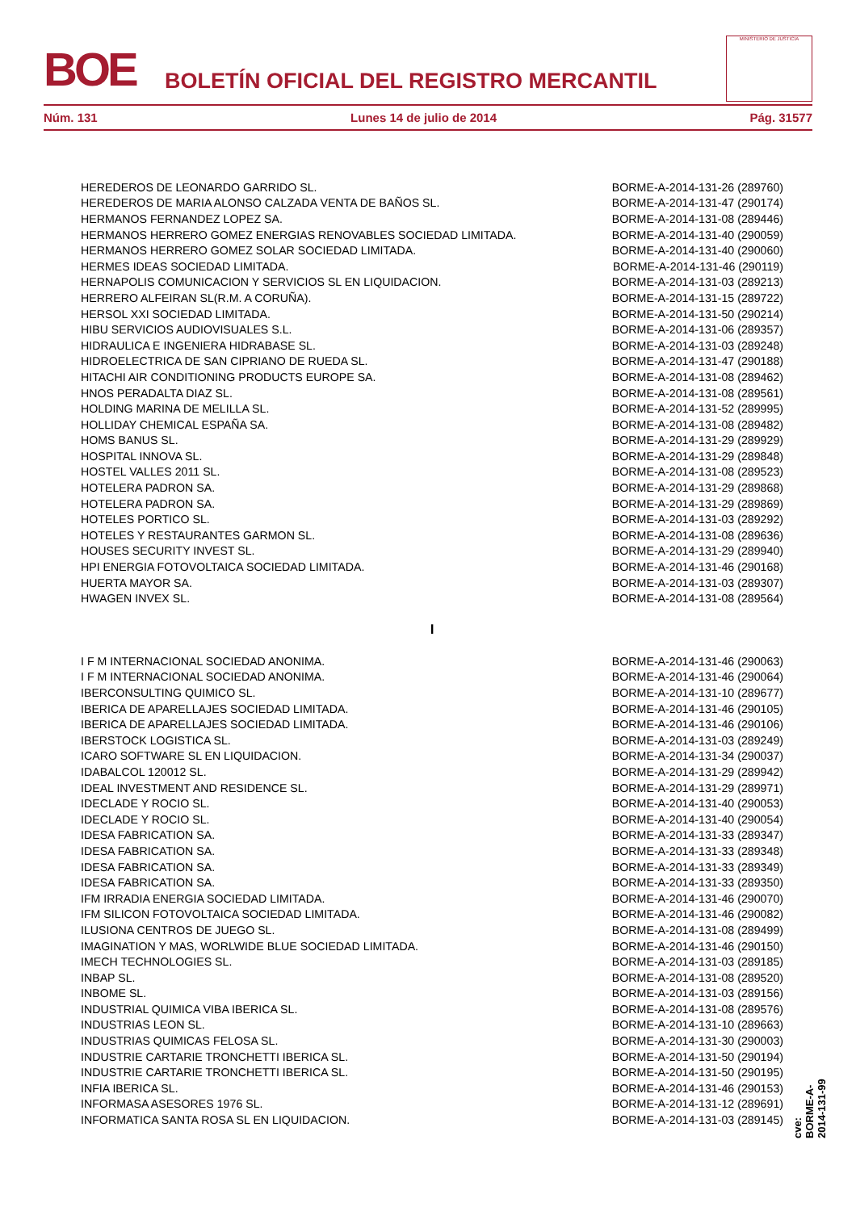BOE
BOLETÍN OFICIAL DEL REGISTRO MERCANTIL
MINISTERIO DE JUSTICIA
Núm. 131 Lunes 14 de julio de 2014 Pág. 31577
| HEREDEROS DE LEONARDO GARRIDO SL. | BORME-A-2014-131-26 (289760) |
| HEREDEROS DE MARIA ALONSO CALZADA VENTA DE BAÑOS SL. | BORME-A-2014-131-47 (290174) |
| HERMANOS FERNANDEZ LOPEZ SA. | BORME-A-2014-131-08 (289446) |
| HERMANOS HERRERO GOMEZ ENERGIAS RENOVABLES SOCIEDAD LIMITADA. | BORME-A-2014-131-40 (290059) |
| HERMANOS HERRERO GOMEZ SOLAR SOCIEDAD LIMITADA. | BORME-A-2014-131-40 (290060) |
| HERMES IDEAS SOCIEDAD LIMITADA. | BORME-A-2014-131-46 (290119) |
| HERNAPOLIS COMUNICACION Y SERVICIOS SL EN LIQUIDACION. | BORME-A-2014-131-03 (289213) |
| HERRERO ALFEIRAN SL(R.M. A CORUÑA). | BORME-A-2014-131-15 (289722) |
| HERSOL XXI SOCIEDAD LIMITADA. | BORME-A-2014-131-50 (290214) |
| HIBU SERVICIOS AUDIOVISUALES S.L. | BORME-A-2014-131-06 (289357) |
| HIDRAULICA E INGENIERA HIDRABASE SL. | BORME-A-2014-131-03 (289248) |
| HIDROELECTRICA DE SAN CIPRIANO DE RUEDA SL. | BORME-A-2014-131-47 (290188) |
| HITACHI AIR CONDITIONING PRODUCTS EUROPE SA. | BORME-A-2014-131-08 (289462) |
| HNOS PERADALTA DIAZ SL. | BORME-A-2014-131-08 (289561) |
| HOLDING MARINA DE MELILLA SL. | BORME-A-2014-131-52 (289995) |
| HOLLIDAY CHEMICAL ESPAÑA SA. | BORME-A-2014-131-08 (289482) |
| HOMS BANUS SL. | BORME-A-2014-131-29 (289929) |
| HOSPITAL INNOVA SL. | BORME-A-2014-131-29 (289848) |
| HOSTEL VALLES 2011 SL. | BORME-A-2014-131-08 (289523) |
| HOTELERA PADRON SA. | BORME-A-2014-131-29 (289868) |
| HOTELERA PADRON SA. | BORME-A-2014-131-29 (289869) |
| HOTELES PORTICO SL. | BORME-A-2014-131-03 (289292) |
| HOTELES Y RESTAURANTES GARMON SL. | BORME-A-2014-131-08 (289636) |
| HOUSES SECURITY INVEST SL. | BORME-A-2014-131-29 (289940) |
| HPI ENERGIA FOTOVOLTAICA SOCIEDAD LIMITADA. | BORME-A-2014-131-46 (290168) |
| HUERTA MAYOR SA. | BORME-A-2014-131-03 (289307) |
| HWAGEN INVEX SL. | BORME-A-2014-131-08 (289564) |
| I | |
| I F M INTERNACIONAL SOCIEDAD ANONIMA. | BORME-A-2014-131-46 (290063) |
| I F M INTERNACIONAL SOCIEDAD ANONIMA. | BORME-A-2014-131-46 (290064) |
| IBERCONSULTING QUIMICO SL. | BORME-A-2014-131-10 (289677) |
| IBERICA DE APARELLAJES SOCIEDAD LIMITADA. | BORME-A-2014-131-46 (290105) |
| IBERICA DE APARELLAJES SOCIEDAD LIMITADA. | BORME-A-2014-131-46 (290106) |
| IBERSTOCK LOGISTICA SL. | BORME-A-2014-131-03 (289249) |
| ICARO SOFTWARE SL EN LIQUIDACION. | BORME-A-2014-131-34 (290037) |
| IDABALCOL 120012 SL. | BORME-A-2014-131-29 (289942) |
| IDEAL INVESTMENT AND RESIDENCE SL. | BORME-A-2014-131-29 (289971) |
| IDECLADE Y ROCIO SL. | BORME-A-2014-131-40 (290053) |
| IDECLADE Y ROCIO SL. | BORME-A-2014-131-40 (290054) |
| IDESA FABRICATION SA. | BORME-A-2014-131-33 (289347) |
| IDESA FABRICATION SA. | BORME-A-2014-131-33 (289348) |
| IDESA FABRICATION SA. | BORME-A-2014-131-33 (289349) |
| IDESA FABRICATION SA. | BORME-A-2014-131-33 (289350) |
| IFM IRRADIA ENERGIA SOCIEDAD LIMITADA. | BORME-A-2014-131-46 (290070) |
| IFM SILICON FOTOVOLTAICA SOCIEDAD LIMITADA. | BORME-A-2014-131-46 (290082) |
| ILUSIONA CENTROS DE JUEGO SL. | BORME-A-2014-131-08 (289499) |
| IMAGINATION Y MAS, WORLWIDE BLUE SOCIEDAD LIMITADA. | BORME-A-2014-131-46 (290150) |
| IMECH TECHNOLOGIES SL. | BORME-A-2014-131-03 (289185) |
| INBAP SL. | BORME-A-2014-131-08 (289520) |
| INBOME SL. | BORME-A-2014-131-03 (289156) |
| INDUSTRIAL QUIMICA VIBA IBERICA SL. | BORME-A-2014-131-08 (289576) |
| INDUSTRIAS LEON SL. | BORME-A-2014-131-10 (289663) |
| INDUSTRIAS QUIMICAS FELOSA SL. | BORME-A-2014-131-30 (290003) |
| INDUSTRIE CARTARIE TRONCHETTI IBERICA SL. | BORME-A-2014-131-50 (290194) |
| INDUSTRIE CARTARIE TRONCHETTI IBERICA SL. | BORME-A-2014-131-50 (290195) |
| INFIA IBERICA SL. | BORME-A-2014-131-46 (290153) |
| INFORMASA ASESORES 1976 SL. | BORME-A-2014-131-12 (289691) |
| INFORMATICA SANTA ROSA SL EN LIQUIDACION. | BORME-A-2014-131-03 (289145) |
cve: BORME-A-2014-131-99